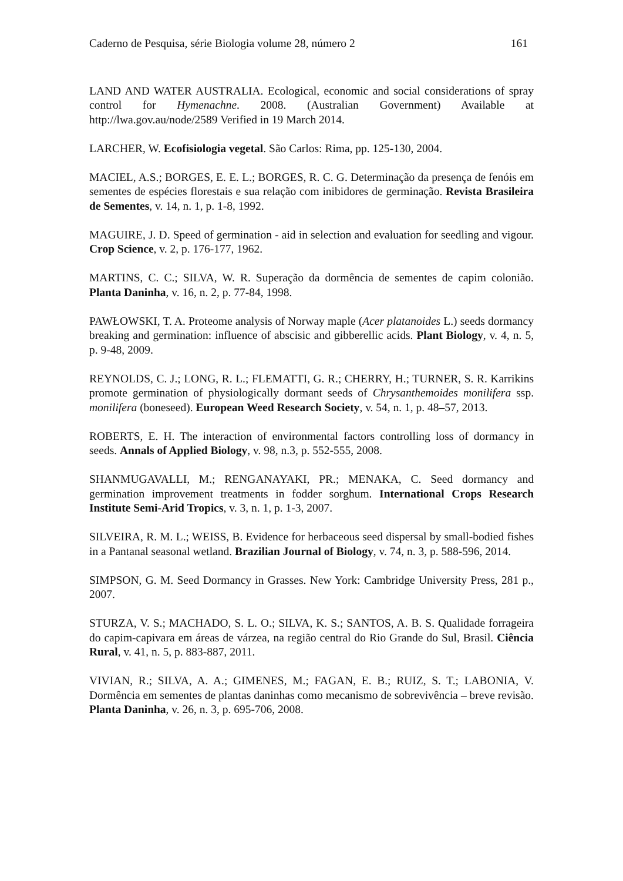Caderno de Pesquisa, série Biologia volume 28, número 2 161
LAND AND WATER AUSTRALIA. Ecological, economic and social considerations of spray control for Hymenachne. 2008. (Australian Government) Available at http://lwa.gov.au/node/2589 Verified in 19 March 2014.
LARCHER, W. Ecofisiologia vegetal. São Carlos: Rima, pp. 125-130, 2004.
MACIEL, A.S.; BORGES, E. E. L.; BORGES, R. C. G. Determinação da presença de fenóis em sementes de espécies florestais e sua relação com inibidores de germinação. Revista Brasileira de Sementes, v. 14, n. 1, p. 1-8, 1992.
MAGUIRE, J. D. Speed of germination - aid in selection and evaluation for seedling and vigour. Crop Science, v. 2, p. 176-177, 1962.
MARTINS, C. C.; SILVA, W. R. Superação da dormência de sementes de capim colonião. Planta Daninha, v. 16, n. 2, p. 77-84, 1998.
PAWŁOWSKI, T. A. Proteome analysis of Norway maple (Acer platanoides L.) seeds dormancy breaking and germination: influence of abscisic and gibberellic acids. Plant Biology, v. 4, n. 5, p. 9-48, 2009.
REYNOLDS, C. J.; LONG, R. L.; FLEMATTI, G. R.; CHERRY, H.; TURNER, S. R. Karrikins promote germination of physiologically dormant seeds of Chrysanthemoides monilifera ssp. monilifera (boneseed). European Weed Research Society, v. 54, n. 1, p. 48–57, 2013.
ROBERTS, E. H. The interaction of environmental factors controlling loss of dormancy in seeds. Annals of Applied Biology, v. 98, n.3, p. 552-555, 2008.
SHANMUGAVALLI, M.; RENGANAYAKI, PR.; MENAKA, C. Seed dormancy and germination improvement treatments in fodder sorghum. International Crops Research Institute Semi-Arid Tropics, v. 3, n. 1, p. 1-3, 2007.
SILVEIRA, R. M. L.; WEISS, B. Evidence for herbaceous seed dispersal by small-bodied fishes in a Pantanal seasonal wetland. Brazilian Journal of Biology, v. 74, n. 3, p. 588-596, 2014.
SIMPSON, G. M. Seed Dormancy in Grasses. New York: Cambridge University Press, 281 p., 2007.
STURZA, V. S.; MACHADO, S. L. O.; SILVA, K. S.; SANTOS, A. B. S. Qualidade forrageira do capim-capivara em áreas de várzea, na região central do Rio Grande do Sul, Brasil. Ciência Rural, v. 41, n. 5, p. 883-887, 2011.
VIVIAN, R.; SILVA, A. A.; GIMENES, M.; FAGAN, E. B.; RUIZ, S. T.; LABONIA, V. Dormência em sementes de plantas daninhas como mecanismo de sobrevivência – breve revisão. Planta Daninha, v. 26, n. 3, p. 695-706, 2008.